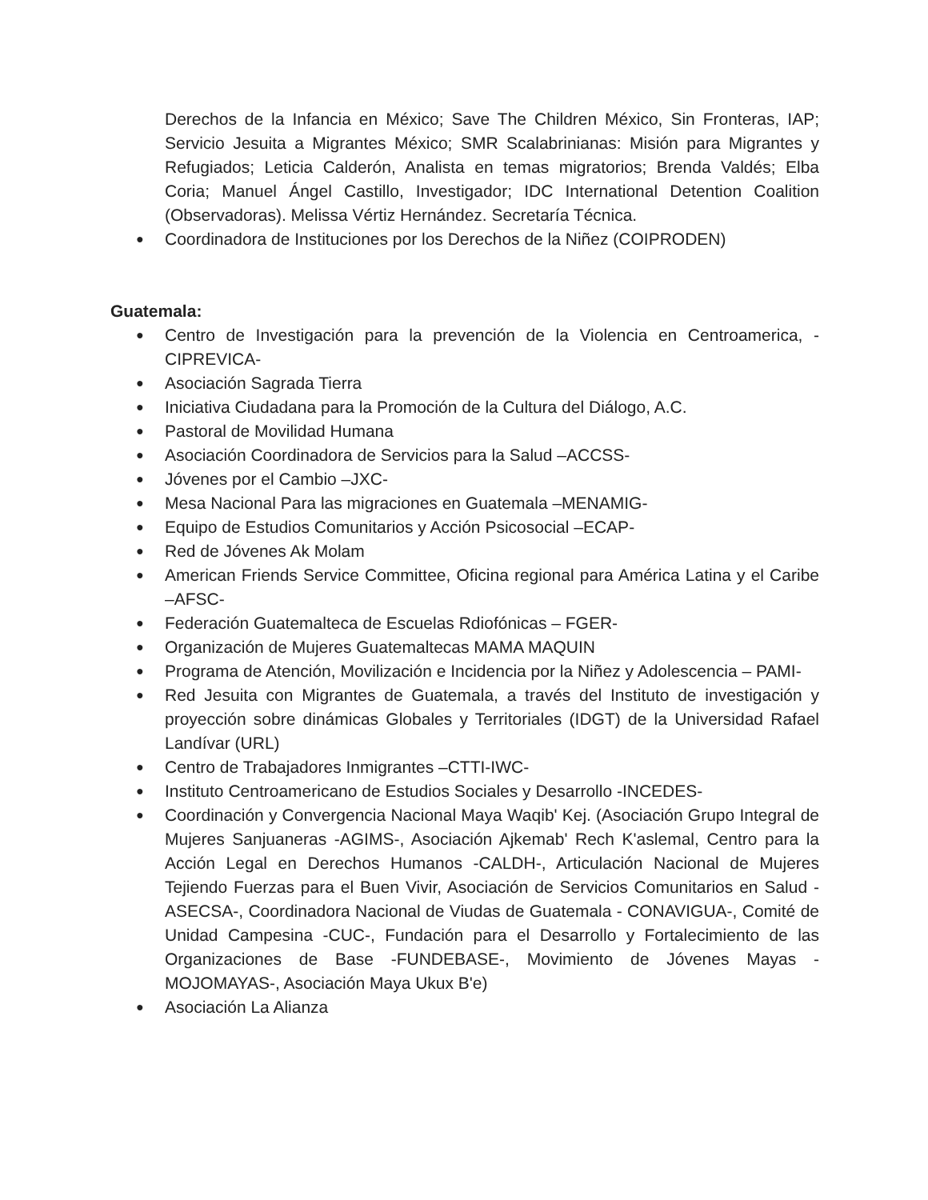Derechos de la Infancia en México; Save The Children México, Sin Fronteras, IAP; Servicio Jesuita a Migrantes México; SMR Scalabrinianas: Misión para Migrantes y Refugiados; Leticia Calderón, Analista en temas migratorios; Brenda Valdés; Elba Coria; Manuel Ángel Castillo, Investigador; IDC International Detention Coalition (Observadoras). Melissa Vértiz Hernández. Secretaría Técnica.
● Coordinadora de Instituciones por los Derechos de la Niñez (COIPRODEN)
Guatemala:
● Centro de Investigación para la prevención de la Violencia en Centroamerica, -CIPREVICA-
● Asociación Sagrada Tierra
● Iniciativa Ciudadana para la Promoción de la Cultura del Diálogo, A.C.
● Pastoral de Movilidad Humana
● Asociación Coordinadora de Servicios para la Salud –ACCSS-
● Jóvenes por el Cambio –JXC-
● Mesa Nacional Para las migraciones en Guatemala –MENAMIG-
● Equipo de Estudios Comunitarios y Acción Psicosocial –ECAP-
● Red de Jóvenes Ak Molam
● American Friends Service Committee, Oficina regional para América Latina y el Caribe –AFSC-
● Federación Guatemalteca de Escuelas Rdiofónicas – FGER-
● Organización de Mujeres Guatemaltecas MAMA MAQUIN
● Programa de Atención, Movilización e Incidencia por la Niñez y Adolescencia – PAMI-
● Red Jesuita con Migrantes de Guatemala, a través del Instituto de investigación y proyección sobre dinámicas Globales y Territoriales (IDGT) de la Universidad Rafael Landívar (URL)
● Centro de Trabajadores Inmigrantes –CTTI-IWC-
● Instituto Centroamericano de Estudios Sociales y Desarrollo -INCEDES-
● Coordinación y Convergencia Nacional Maya Waqib' Kej. (Asociación Grupo Integral de Mujeres Sanjuaneras -AGIMS-, Asociación Ajkemab' Rech K'aslemal, Centro para la Acción Legal en Derechos Humanos -CALDH-, Articulación Nacional de Mujeres Tejiendo Fuerzas para el Buen Vivir, Asociación de Servicios Comunitarios en Salud -ASECSA-, Coordinadora Nacional de Viudas de Guatemala - CONAVIGUA-, Comité de Unidad Campesina -CUC-, Fundación para el Desarrollo y Fortalecimiento de las Organizaciones de Base -FUNDEBASE-, Movimiento de Jóvenes Mayas -MOJOMAYAS-, Asociación Maya Ukux B'e)
● Asociación La Alianza